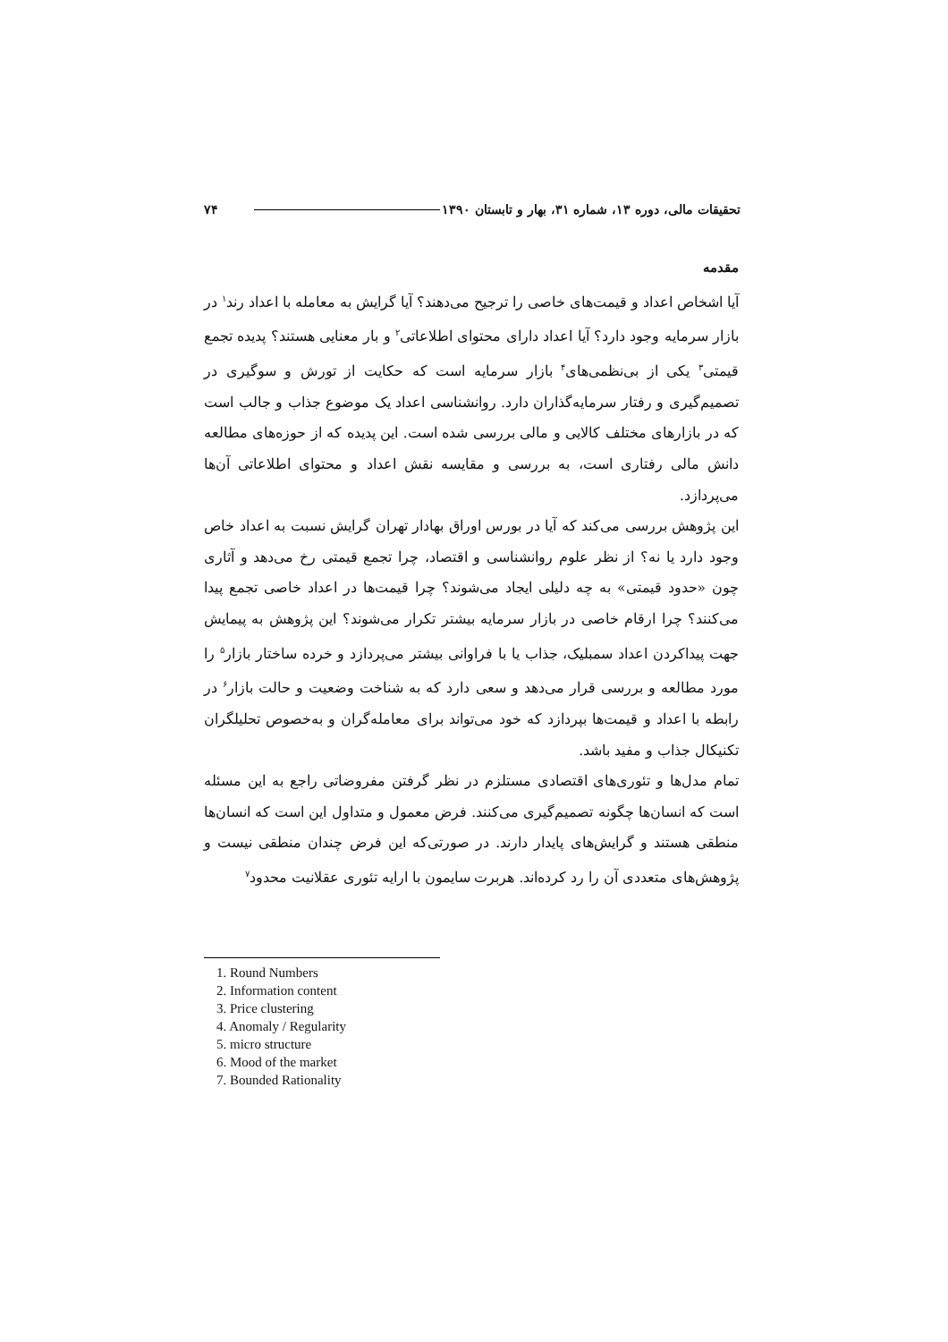تحقیقات مالی، دوره ۱۳، شماره ۳۱، بهار و تابستان ۱۳۹۰ ۷۴
مقدمه
آیا اشخاص اعداد و قیمت‌های خاصی را ترجیح می‌دهند؟ آیا گرایش به معامله با اعداد رند<sup>۱</sup> در بازار سرمایه وجود دارد؟ آیا اعداد دارای محتوای اطلاعاتی<sup>۲</sup> و بار معنایی هستند؟ پدیده تجمع قیمتی<sup>۳</sup> یکی از بی‌نظمی‌های<sup>۴</sup> بازار سرمایه است که حکایت از تورش و سوگیری در تصمیم‌گیری و رفتار سرمایه‌گذاران دارد. روانشناسی اعداد یک موضوع جذاب و جالب است که در بازارهای مختلف کالایی و مالی بررسی شده است. این پدیده که از حوزه‌های مطالعه دانش مالی رفتاری است، به بررسی و مقایسه نقش اعداد و محتوای اطلاعاتی آن‌ها می‌پردازد.
این پژوهش بررسی می‌کند که آیا در بورس اوراق بهادار تهران گرایش نسبت به اعداد خاص وجود دارد یا نه؟ از نظر علوم روانشناسی و اقتصاد، چرا تجمع قیمتی رخ می‌دهد و آثاری چون «حدود قیمتی» به چه دلیلی ایجاد می‌شوند؟ چرا قیمت‌ها در اعداد خاصی تجمع پیدا می‌کنند؟ چرا ارقام خاصی در بازار سرمایه بیشتر تکرار می‌شوند؟ این پژوهش به پیمایش جهت پیداکردن اعداد سمبلیک، جذاب یا با فراوانی بیشتر می‌پردازد و خرده ساختار بازار<sup>۵</sup> را مورد مطالعه و بررسی قرار می‌دهد و سعی دارد که به شناخت وضعیت و حالت بازار<sup>۶</sup> در رابطه با اعداد و قیمت‌ها بپردازد که خود می‌تواند برای معامله‌گران و به‌خصوص تحلیلگران تکنیکال جذاب و مفید باشد.
تمام مدل‌ها و تئوری‌های اقتصادی مستلزم در نظر گرفتن مفروضاتی راجع به این مسئله است که انسان‌ها چگونه تصمیم‌گیری می‌کنند. فرض معمول و متداول این است که انسان‌ها منطقی هستند و گرایش‌های پایدار دارند. در صورتی‌که این فرض چندان منطقی نیست و پژوهش‌های متعددی آن را رد کرده‌اند. هربرت سایمون با ارایه تئوری عقلانیت محدود<sup>۷</sup>
1. Round Numbers
2. Information content
3. Price clustering
4. Anomaly / Regularity
5. micro structure
6. Mood of the market
7. Bounded Rationality